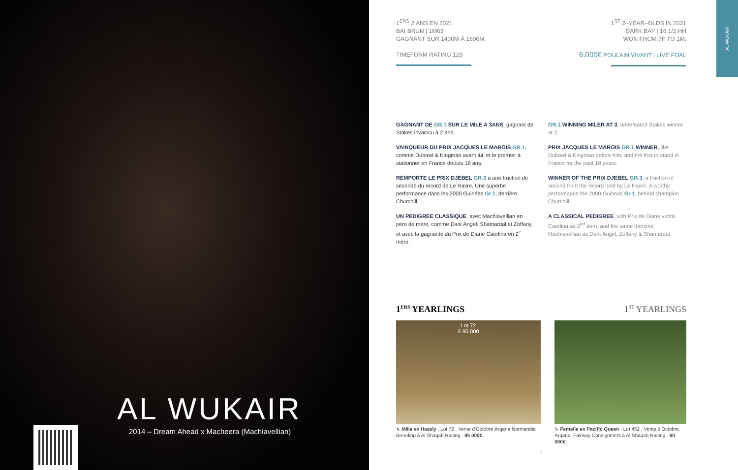AL WUKAIR
2014 – Dream Ahead x Macheera (Machiavellian)
AL WUKAIR
1<sup>ERS</sup> 2 ANS EN 2021
BAI BRUN | 1M63
GAGNANT SUR 1400M À 1600M.
TIMEFORM RATING 125
1<sup>ST</sup> 2–YEAR–OLDS IN 2021
DARK BAY | 16 1/2 HH
WON FROM 7F TO 1M.
6,000€ POULAIN VIVANT | LIVE FOAL
GAGNANT DE GR.1 SUR LE MILE A 3ANS, gagnant de Stakes invaincu à 2 ans.
VAINQUEUR DU PRIX JACQUES LE MAROIS GR.1, comme Dubawi & Kingman avant lui, et le premier à stationner en France depuis 18 ans.
REMPORTE LE PRIX DJEBEL GR.3 à une fraction de seconde du record de Le Havre. Une superbe performance dans les 2000 Guinées Gr.1, derrière Churchill.
UN PEDIGREE CLASSIQUE, avec Machiavellian en père de mère, comme Dark Angel, Shamardal et Zoffany, et avec la gagnante du Prix de Diane Caerlina en 2<sup>e</sup> mère.
GR.1 WINNING MILER AT 3, undefeated Stakes winner at 2.
PRIX JACQUES LE MAROIS GR.1 WINNER, like Dubawi & Kingman before him, and the first to stand in France for the past 18 years.
WINNER OF THE PRIX DJEBEL GR.3, a fraction of second from the record held by Le Havre. A worthy performance the 2000 Guineas Gr.1, behind champion Churchill.
A CLASSICAL PEDIGREE, with Prix de Diane victrix Caerlina as 2<sup>nd</sup> dam, and the same damsire Machiavellian as Dark Angel, Zoffany & Shamardal.
1<sup>ERS</sup> YEARLINGS
Lot 72
€ 95,000
↳ Mâle ex Hazely . Lot 72 . Vente d'Octobre Arqana Normandie Breeding à Al Shaqab Racing . 95 000€
1<sup>ST</sup> YEARLINGS
↳ Femelle ex Pacific Queen . Lot 452 . Vente d'Octobre Arqana. Fairway Consignment à Al Shaqab Racing . 60 000€
7